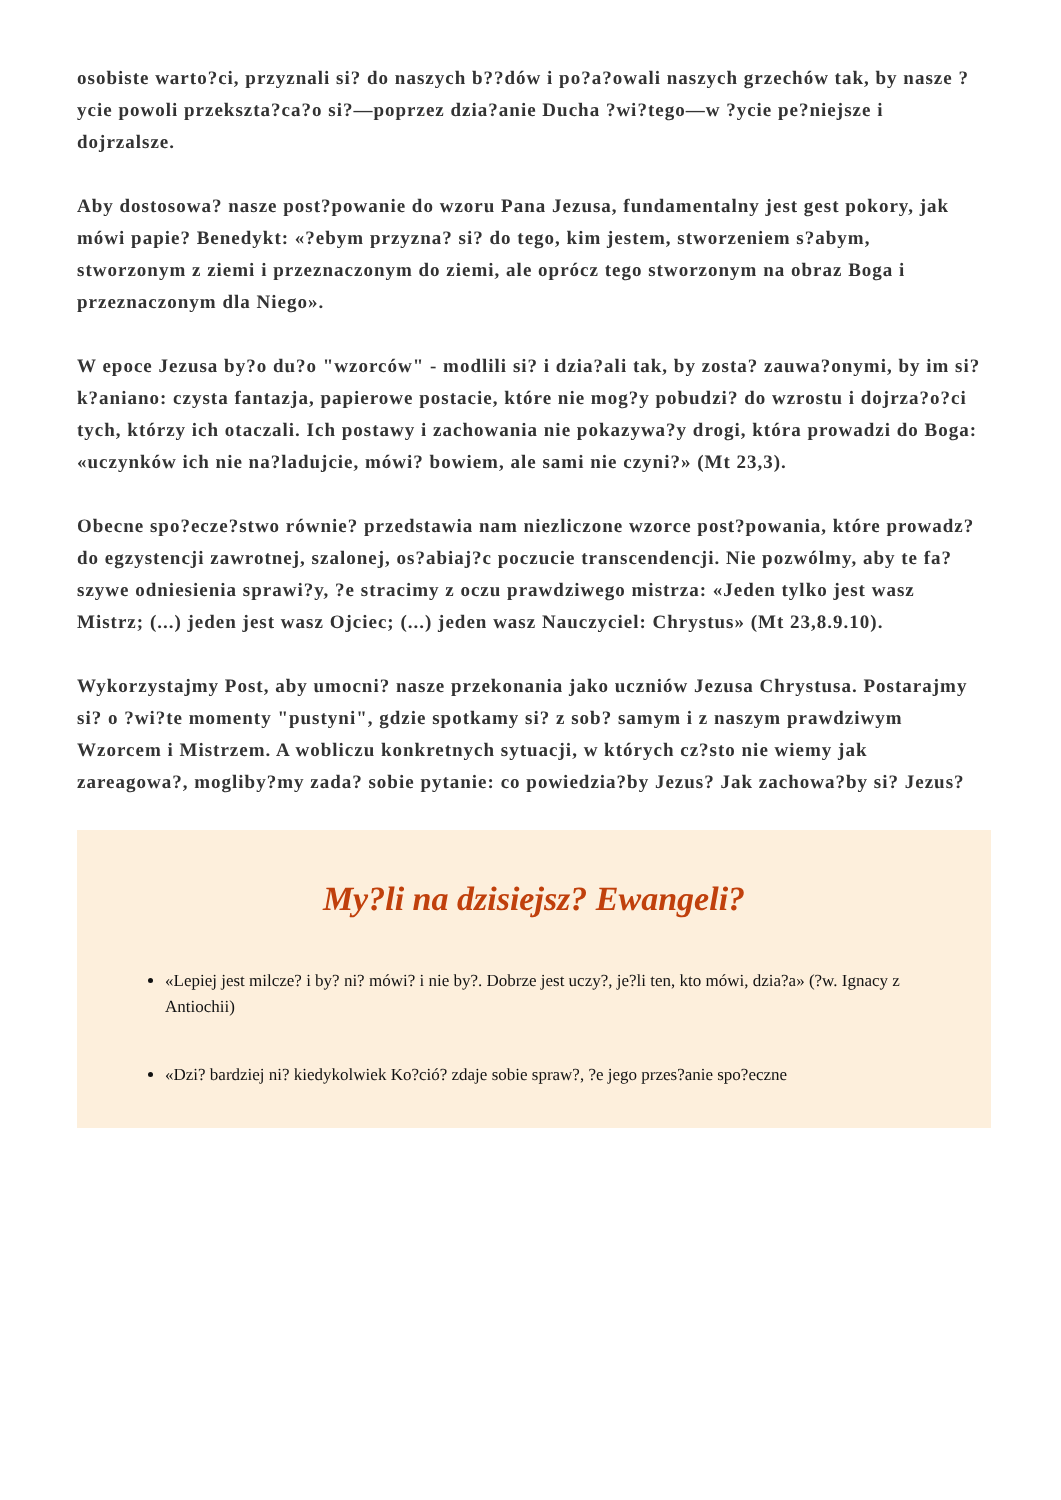osobiste warto?ci, przyznali si? do naszych b??dów i po?a?owali naszych grzechów tak, by nasze ?ycie powoli przekszta?ca?o si?—poprzez dzia?anie Ducha ?wi?tego—w ?ycie pe?niejsze i dojrzalsze.
Aby dostosowa? nasze post?powanie do wzoru Pana Jezusa, fundamentalny jest gest pokory, jak mówi papie? Benedykt: «?ebym przyzna? si? do tego, kim jestem, stworzeniem s?abym, stworzonym z ziemi i przeznaczonym do ziemi, ale oprócz tego stworzonym na obraz Boga i przeznaczonym dla Niego».
W epoce Jezusa by?o du?o "wzorców" - modlili si? i dzia?ali tak, by zosta? zauwa?onymi, by im si? k?aniano: czysta fantazja, papierowe postacie, które nie mog?y pobudzi? do wzrostu i dojrza?o?ci tych, którzy ich otaczali. Ich postawy i zachowania nie pokazywa?y drogi, która prowadzi do Boga: «uczynków ich nie na?ladujcie, mówi? bowiem, ale sami nie czyni?» (Mt 23,3).
Obecne spo?ecze?stwo równie? przedstawia nam niezliczone wzorce post?powania, które prowadz? do egzystencji zawrotnej, szalonej, os?abiaj?c poczucie transcendencji. Nie pozwólmy, aby te fa?szywe odniesienia sprawi?y, ?e stracimy z oczu prawdziwego mistrza: «Jeden tylko jest wasz Mistrz; (...) jeden jest wasz Ojciec; (...) jeden wasz Nauczyciel: Chrystus» (Mt 23,8.9.10).
Wykorzystajmy Post, aby umocni? nasze przekonania jako uczniów Jezusa Chrystusa. Postarajmy si? o ?wi?te momenty "pustyni", gdzie spotkamy si? z sob? samym i z naszym prawdziwym Wzorcem i Mistrzem. A wobliczu konkretnych sytuacji, w których cz?sto nie wiemy jak zareagowa?, mogliby?my zada? sobie pytanie: co powiedzia?by Jezus? Jak zachowa?by si? Jezus?
My?li na dzisiejsz? Ewangeli?
«Lepiej jest milcze? i by? ni? mówi? i nie by?. Dobrze jest uczy?, je?li ten, kto mówi, dzia?a» (?w. Ignacy z Antiochii)
«Dzi? bardziej ni? kiedykolwiek Ko?ció? zdaje sobie spraw?, ?e jego przes?anie spo?eczne